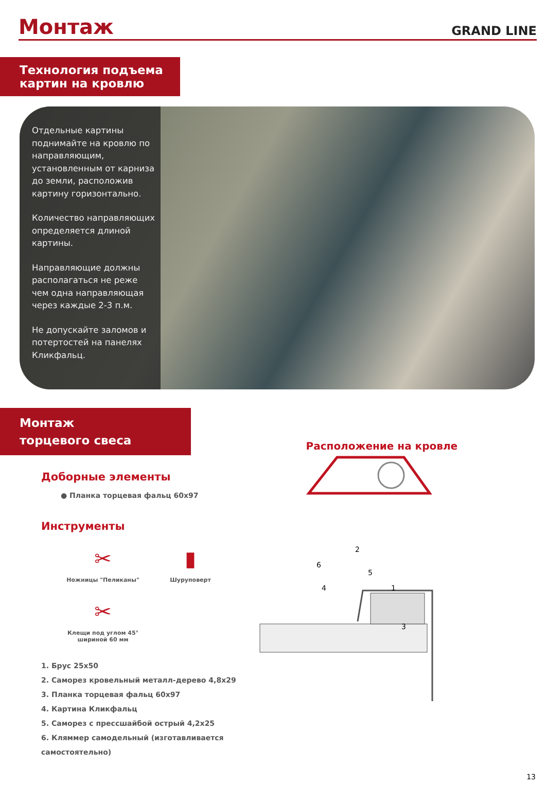Монтаж
GRAND LINE
Технология подъема
картин на кровлю
Отдельные картины поднимайте на кровлю по направляющим, установленным от карниза до земли, расположив картину горизонтально.
Количество направляющих определяется длиной картины.
Направляющие должны располагаться не реже чем одна направляющая через каждые 2-3 п.м.
Не допускайте заломов и потертостей на панелях Кликфальц.
Монтаж
торцевого свеса
Доборные элементы
● Планка торцевая фальц 60x97
Инструменты
✂
Ножницы "Пеликаны"
▮
Шуруповерт
✂
Клещи под углом 45°
шириной 60 мм
1. Брус 25x50
2. Саморез кровельный металл-дерево 4,8x29
3. Планка торцевая фальц 60x97
4. Картина Кликфальц
5. Саморез с прессшайбой острый 4,2x25
6. Кляммер самодельный (изготавливается самостоятельно)
Расположение на кровле
2
6
5
4
1
3
13